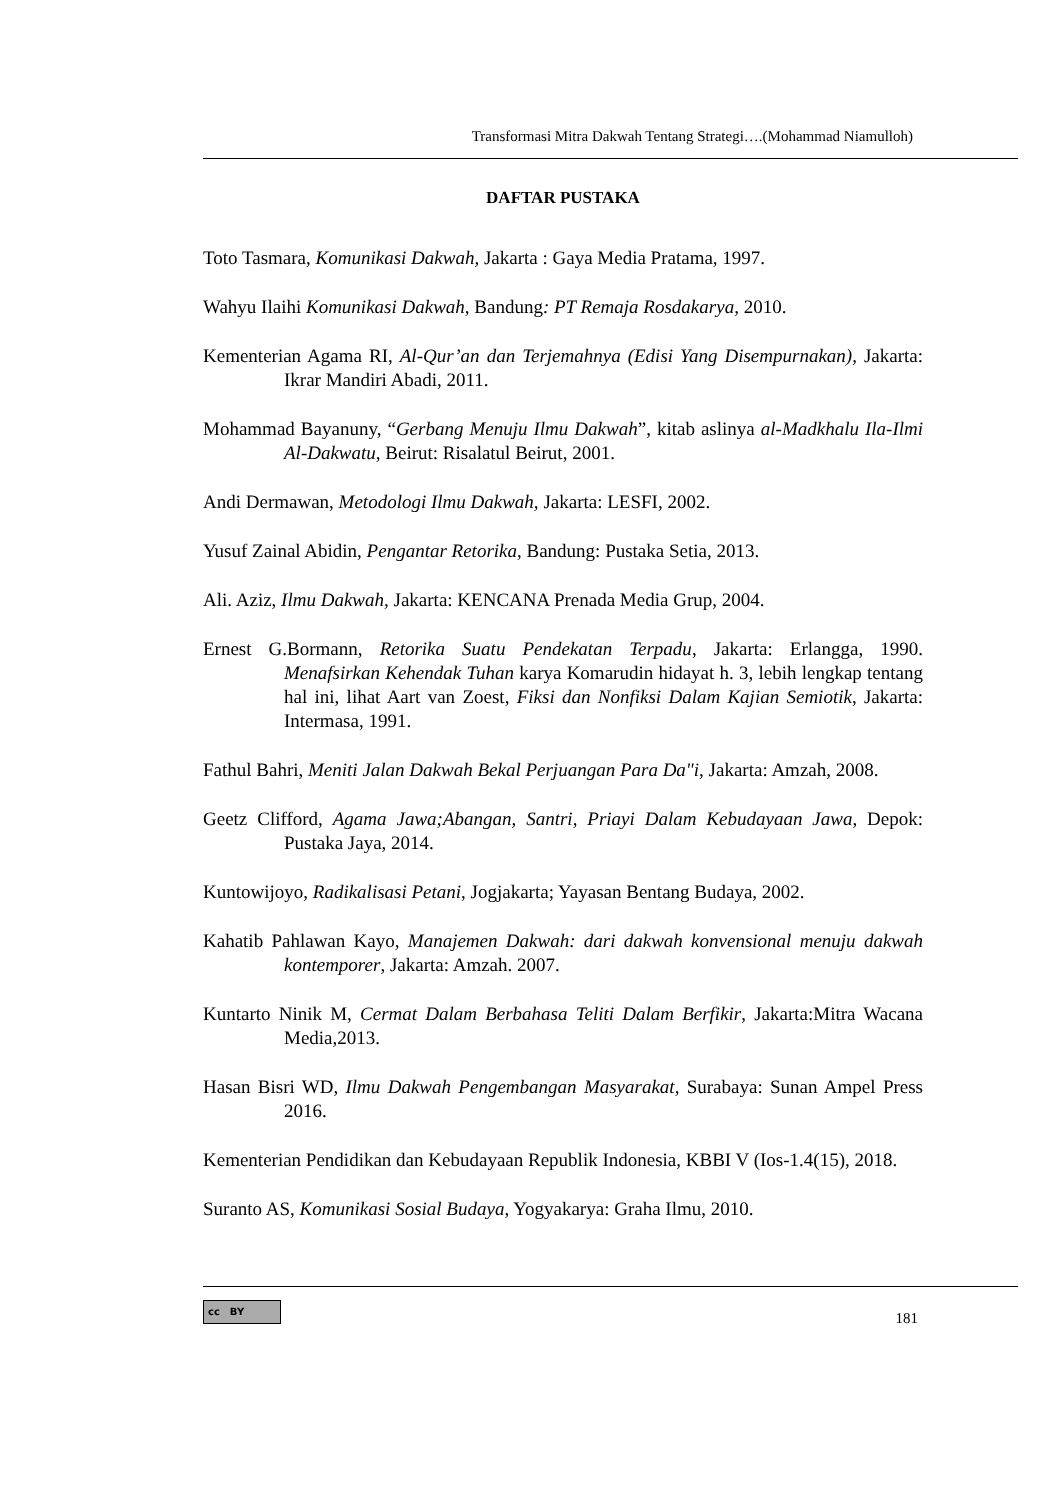Transformasi Mitra Dakwah Tentang Strategi….(Mohammad Niamulloh)
DAFTAR PUSTAKA
Toto Tasmara, Komunikasi Dakwah, Jakarta : Gaya Media Pratama, 1997.
Wahyu Ilaihi Komunikasi Dakwah, Bandung: PT Remaja Rosdakarya, 2010.
Kementerian Agama RI, Al-Qur’an dan Terjemahnya (Edisi Yang Disempurnakan), Jakarta: Ikrar Mandiri Abadi, 2011.
Mohammad Bayanuny, “Gerbang Menuju Ilmu Dakwah”, kitab aslinya al-Madkhalu Ila-Ilmi Al-Dakwatu, Beirut: Risalatul Beirut, 2001.
Andi Dermawan, Metodologi Ilmu Dakwah, Jakarta: LESFI, 2002.
Yusuf Zainal Abidin, Pengantar Retorika, Bandung: Pustaka Setia, 2013.
Ali. Aziz, Ilmu Dakwah, Jakarta: KENCANA Prenada Media Grup, 2004.
Ernest G.Bormann, Retorika Suatu Pendekatan Terpadu, Jakarta: Erlangga, 1990. Menafsirkan Kehendak Tuhan karya Komarudin hidayat h. 3, lebih lengkap tentang hal ini, lihat Aart van Zoest, Fiksi dan Nonfiksi Dalam Kajian Semiotik, Jakarta: Intermasa, 1991.
Fathul Bahri, Meniti Jalan Dakwah Bekal Perjuangan Para Da"i, Jakarta: Amzah, 2008.
Geetz Clifford, Agama Jawa;Abangan, Santri, Priayi Dalam Kebudayaan Jawa, Depok: Pustaka Jaya, 2014.
Kuntowijoyo, Radikalisasi Petani, Jogjakarta; Yayasan Bentang Budaya, 2002.
Kahatib Pahlawan Kayo, Manajemen Dakwah: dari dakwah konvensional menuju dakwah kontemporer, Jakarta: Amzah. 2007.
Kuntarto Ninik M, Cermat Dalam Berbahasa Teliti Dalam Berfikir, Jakarta:Mitra Wacana Media,2013.
Hasan Bisri WD, Ilmu Dakwah Pengembangan Masyarakat, Surabaya: Sunan Ampel Press 2016.
Kementerian Pendidikan dan Kebudayaan Republik Indonesia, KBBI V (Ios-1.4(15), 2018.
Suranto AS, Komunikasi Sosial Budaya, Yogyakarya: Graha Ilmu, 2010.
cc BY
181